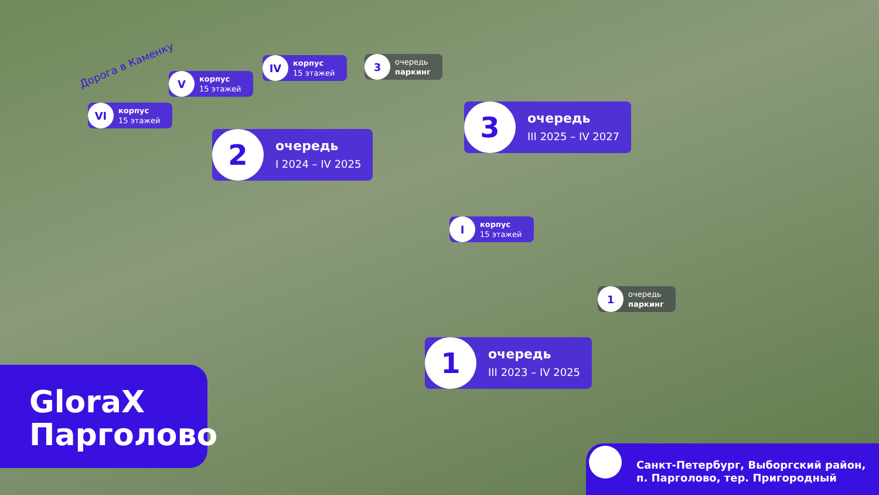Дорога в Каменку
VI
корпус
15 этажей
V
корпус
15 этажей
IV
корпус
15 этажей
3
очередь
паркинг
2
очередь
I 2024 – IV 2025
3
очередь
III 2025 – IV 2027
I
корпус
15 этажей
1
очередь
паркинг
1
очередь
III 2023 – IV 2025
GloraX
Парголово
Санкт-Петербург, Выборгский район,
п. Парголово, тер. Пригородный